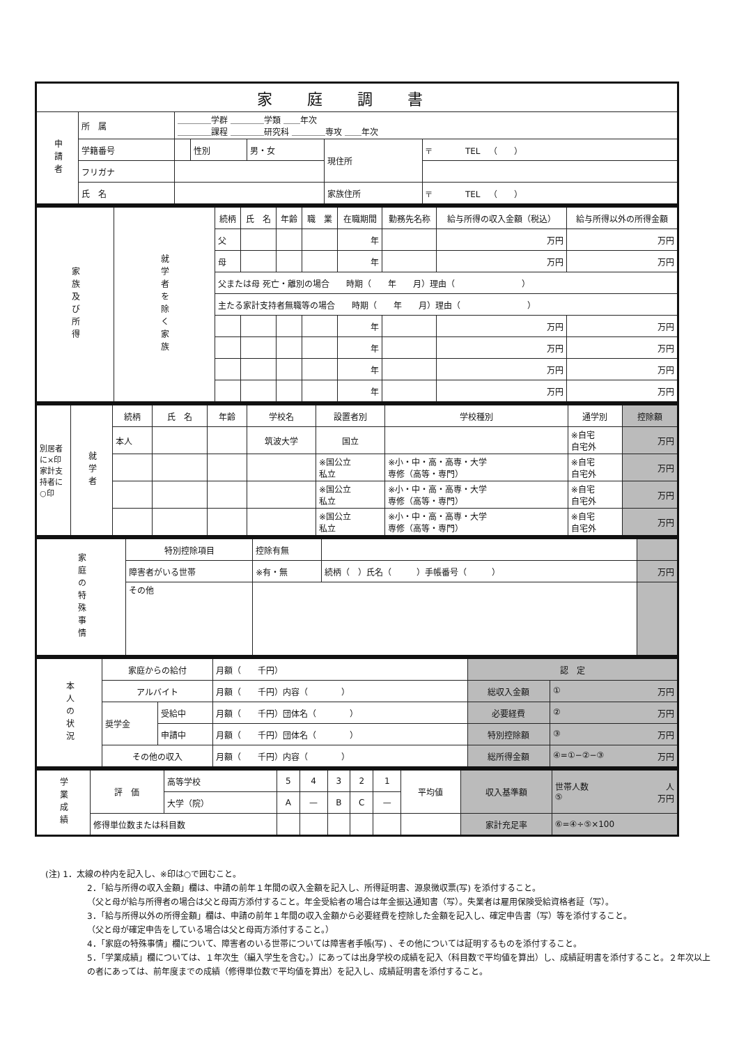| 家庭調書 | | | | | | |
| --- | --- | --- | --- | --- | --- | --- |
| 申請者 | 所 属 | ＿＿＿＿学群 ＿＿＿＿学類 ＿＿年次 ＿＿＿＿課程 ＿＿＿＿研究科 ＿＿＿＿専攻 ＿＿年次 | | | | |
| | 学籍番号 | | 性別 | 男・女 | 現住所 | 〒 TEL （ ） |
| | フリガナ | | | | | |
| | 氏 名 | | | | 家族住所 | 〒 TEL （ ） |
| 家族及び所得 | 就学者を除く家族 | 続柄 | 氏 名 | 年齢 | 職 業 | 在職期間 | 勤務先名称 | 給与所得の収入金額（税込） | 給与所得以外の所得金額 |
| | | 父 | | | | 年 | | 万円 | 万円 |
| | | 母 | | | | 年 | | 万円 | 万円 |
| | | 父または母 死亡・離別の場合 時期（ 年 月）理由（ ） | | | | | | | |
| | | 主たる家計支持者無職等の場合 時期（ 年 月）理由（ ） | | | | | | | |
| | | | | | | 年 | | 万円 | 万円 |
| | | | | | | 年 | | 万円 | 万円 |
| | | | | | | 年 | | 万円 | 万円 |
| | | | | | | 年 | | 万円 | 万円 |
| 別居者に×印 家計支持者に○印 | 就学者 | 続柄 | 氏 名 | 年齢 | 学校名 | 設置者別 | 学校種別 | 通学別 | 控除額 |
| | | 本人 | | | 筑波大学 | 国立 | | ※自宅 自宅外 | 万円 |
| | | | | | | ※国公立 私立 | ※小・中・高・高専・大学 専修（高等・専門） | ※自宅 自宅外 | 万円 |
| | | | | | | ※国公立 私立 | ※小・中・高・高専・大学 専修（高等・専門） | ※自宅 自宅外 | 万円 |
| | | | | | | ※国公立 私立 | ※小・中・高・高専・大学 専修（高等・専門） | ※自宅 自宅外 | 万円 |
| 家庭の特殊事情 | 特別控除項目 | 控除有無 | | |
| | 障害者がいる世帯 | ※有・無 | 続柄（ ）氏名（ ）手帳番号（ ） | 万円 |
| | その他 | | | |
| 本人の状況 | 家庭からの給付 | | 月額（ 千円） | 認 定 | |
| | アルバイト | | 月額（ 千円）内容（ ） | 総収入金額 | ① 万円 |
| | 奨学金 | 受給中 | 月額（ 千円）団体名（ ） | 必要経費 | ② 万円 |
| | | 申請中 | 月額（ 千円）団体名（ ） | 特別控除額 | ③ 万円 |
| | その他の収入 | | 月額（ 千円）内容（ ） | 総所得金額 | ④=①−②−③ 万円 |
| 学業成績 | 評 価 | 高等学校 | 5 | 4 | 3 | 2 | 1 | 平均値 | 収入基準額 | 世帯人数 人 ⑤ 万円 |
| | | 大学（院） | A | — | B | C | — | | | |
| | 修得単位数または科目数 | | | | | | | | 家計充足率 | ⑥=④÷⑤×100 |
(注) 1．太線の枠内を記入し、※印は○で囲むこと。
2．「給与所得の収入金額」欄は、申請の前年１年間の収入金額を記入し、所得証明書、源泉徴収票(写) を添付すること。
（父と母が給与所得者の場合は父と母両方添付すること。年金受給者の場合は年金振込通知書（写）。失業者は雇用保険受給資格者証（写）。
3．「給与所得以外の所得金額」欄は、申請の前年１年間の収入金額から必要経費を控除した金額を記入し、確定申告書（写）等を添付すること。
（父と母が確定申告をしている場合は父と母両方添付すること。）
4．「家庭の特殊事情」欄について、障害者のいる世帯については障害者手帳(写) 、その他については証明するものを添付すること。
5．「学業成績」欄については、１年次生（編入学生を含む。）にあっては出身学校の成績を記入（科目数で平均値を算出）し、成績証明書を添付すること。２年次以上の者にあっては、前年度までの成績（修得単位数で平均値を算出）を記入し、成績証明書を添付すること。